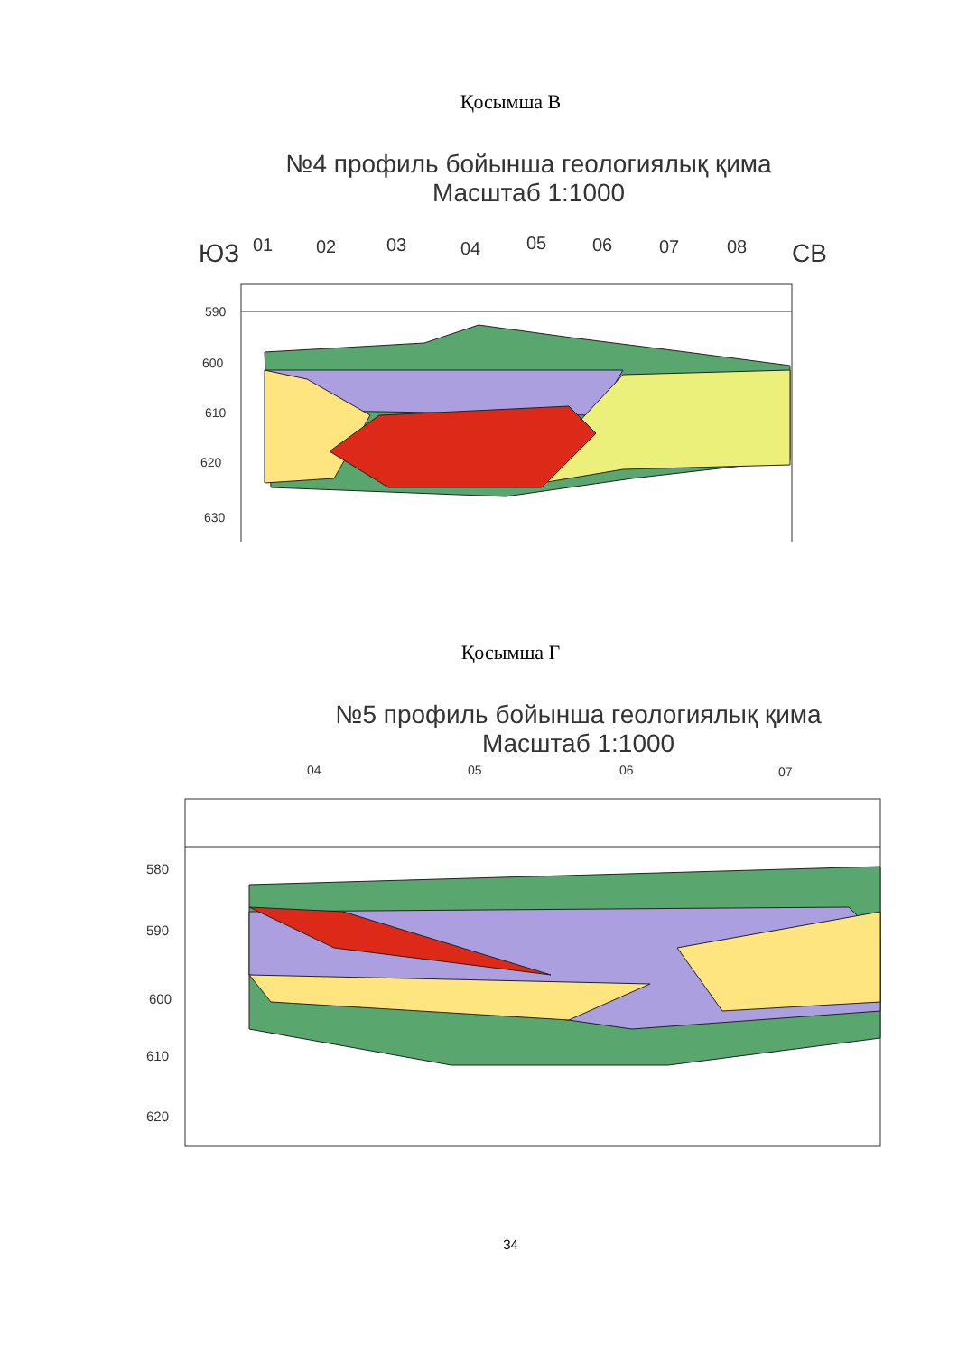Қосымша В
№4 профиль бойынша геологиялық қима
Масштаб 1:1000
ЮЗ
01
02
03
04
05
06
07
08
СВ
590
600
610
620
630
Қосымша Г
№5 профиль бойынша геологиялық қима
Масштаб 1:1000
04
05
06
07
580
590
600
610
620
34